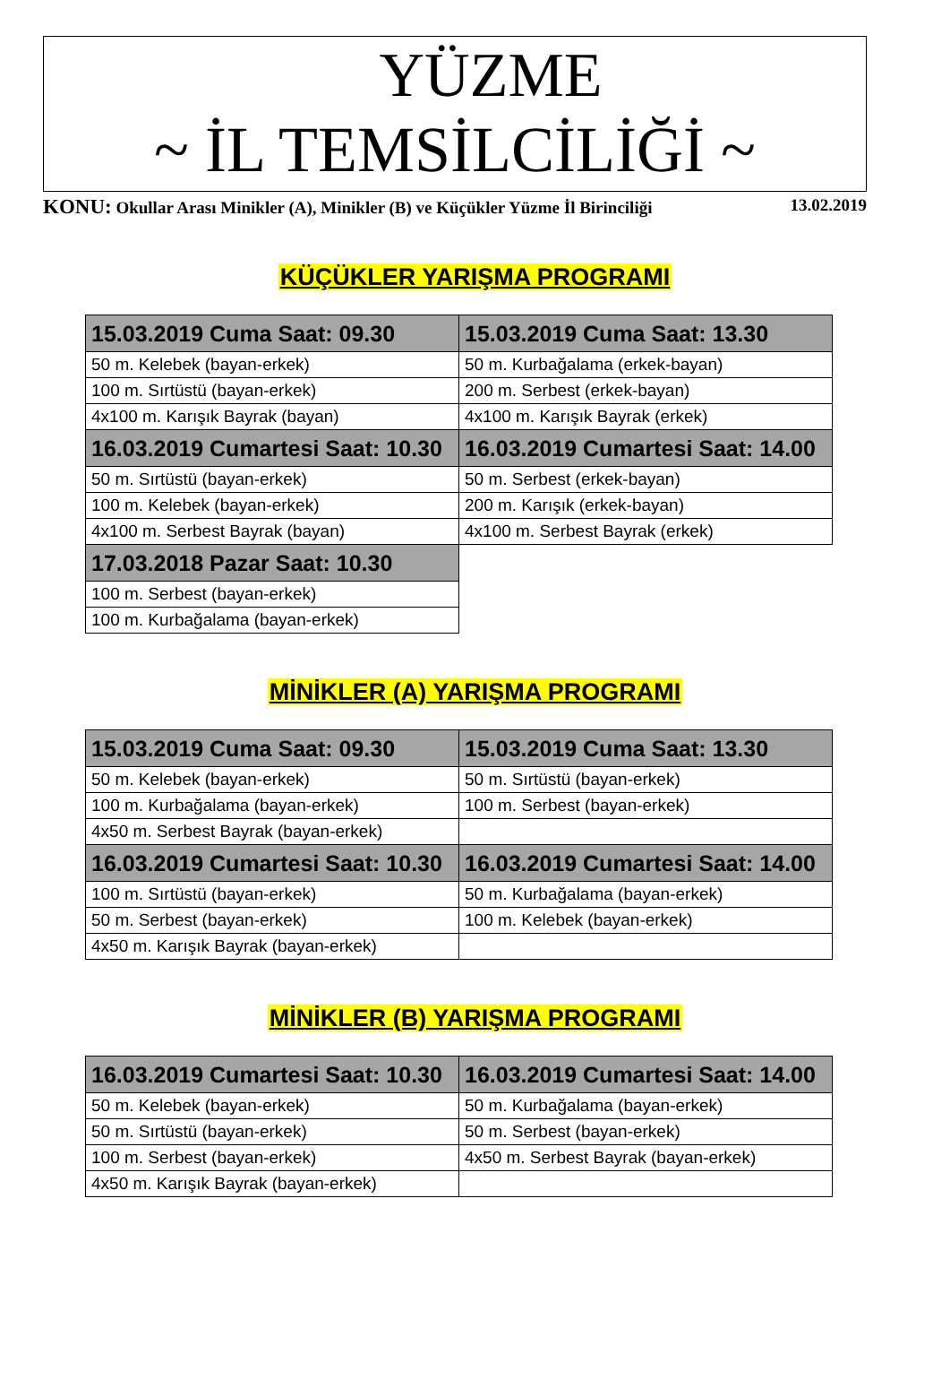YÜZME
~ İL TEMSİLCİLİĞİ ~
KONU: Okullar Arası Minikler (A), Minikler (B) ve Küçükler Yüzme İl Birinciliği
13.02.2019
KÜÇÜKLER YARIŞMA PROGRAMI
| 15.03.2019 Cuma Saat: 09.30 | 15.03.2019 Cuma Saat: 13.30 |
| --- | --- |
| 50 m. Kelebek (bayan-erkek) | 50 m. Kurbağalama (erkek-bayan) |
| 100 m. Sırtüstü (bayan-erkek) | 200 m. Serbest (erkek-bayan) |
| 4x100 m. Karışık Bayrak (bayan) | 4x100 m. Karışık Bayrak (erkek) |
| 16.03.2019 Cumartesi Saat: 10.30 | 16.03.2019 Cumartesi Saat: 14.00 |
| 50 m. Sırtüstü (bayan-erkek) | 50 m. Serbest (erkek-bayan) |
| 100 m. Kelebek (bayan-erkek) | 200 m. Karışık (erkek-bayan) |
| 4x100 m. Serbest Bayrak (bayan) | 4x100 m. Serbest Bayrak (erkek) |
| 17.03.2018 Pazar Saat: 10.30 | |
| 100 m. Serbest (bayan-erkek) | |
| 100 m. Kurbağalama (bayan-erkek) | |
MİNİKLER (A) YARIŞMA PROGRAMI
| 15.03.2019 Cuma Saat: 09.30 | 15.03.2019 Cuma Saat: 13.30 |
| --- | --- |
| 50 m. Kelebek (bayan-erkek) | 50 m. Sırtüstü (bayan-erkek) |
| 100 m. Kurbağalama (bayan-erkek) | 100 m. Serbest (bayan-erkek) |
| 4x50 m. Serbest Bayrak (bayan-erkek) | |
| 16.03.2019 Cumartesi Saat: 10.30 | 16.03.2019 Cumartesi Saat: 14.00 |
| 100 m. Sırtüstü (bayan-erkek) | 50 m. Kurbağalama (bayan-erkek) |
| 50 m. Serbest (bayan-erkek) | 100 m. Kelebek (bayan-erkek) |
| 4x50 m. Karışık Bayrak (bayan-erkek) | |
MİNİKLER (B) YARIŞMA PROGRAMI
| 16.03.2019 Cumartesi Saat: 10.30 | 16.03.2019 Cumartesi Saat: 14.00 |
| --- | --- |
| 50 m. Kelebek (bayan-erkek) | 50 m. Kurbağalama (bayan-erkek) |
| 50 m. Sırtüstü (bayan-erkek) | 50 m. Serbest (bayan-erkek) |
| 100 m. Serbest (bayan-erkek) | 4x50 m. Serbest Bayrak (bayan-erkek) |
| 4x50 m. Karışık Bayrak (bayan-erkek) | |